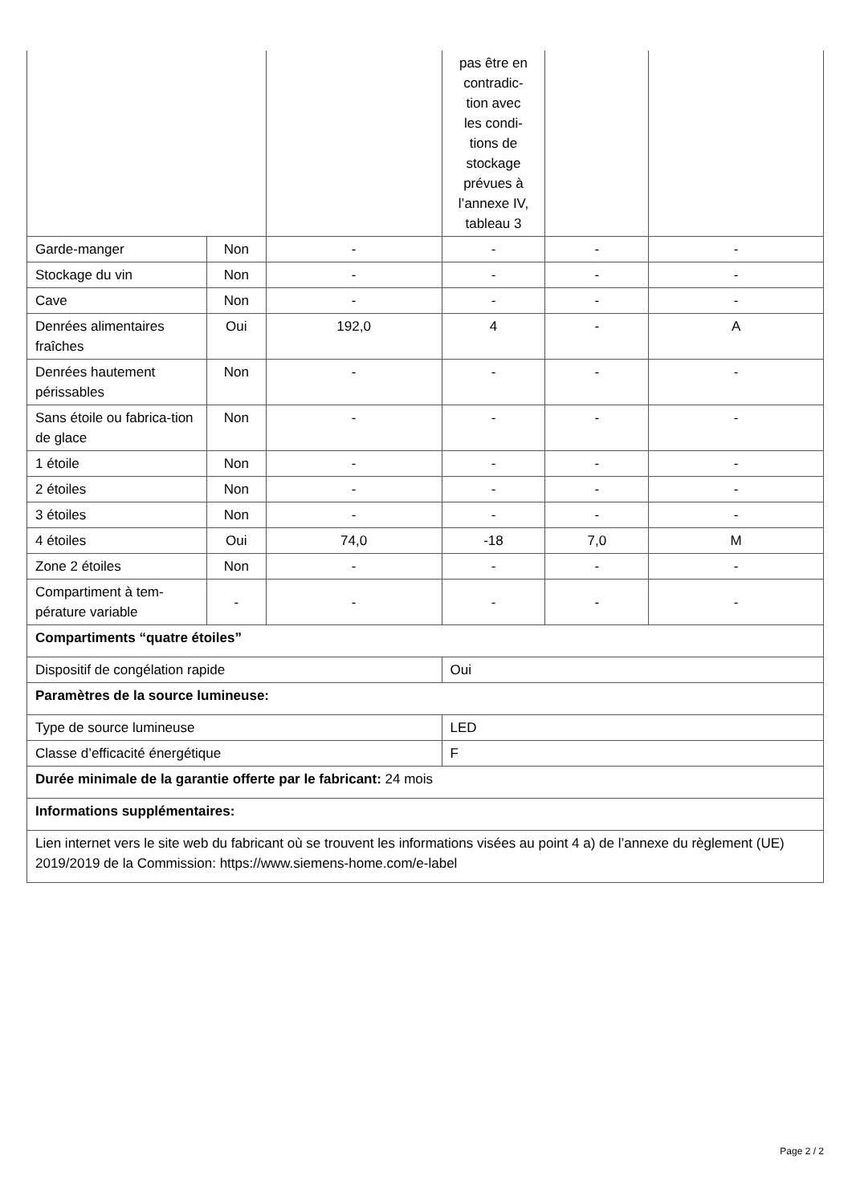| | | | pas être en contradic- tion avec les condi- tions de stockage prévues à l’annexe IV, tableau 3 | | |
| Garde-manger | Non | - | - | - | - |
| Stockage du vin | Non | - | - | - | - |
| Cave | Non | - | - | - | - |
| Denrées alimentaires fraîches | Oui | 192,0 | 4 | - | A |
| Denrées hautement périssables | Non | - | - | - | - |
| Sans étoile ou fabrica-tion de glace | Non | - | - | - | - |
| 1 étoile | Non | - | - | - | - |
| 2 étoiles | Non | - | - | - | - |
| 3 étoiles | Non | - | - | - | - |
| 4 étoiles | Oui | 74,0 | -18 | 7,0 | M |
| Zone 2 étoiles | Non | - | - | - | - |
| Compartiment à tem-pérature variable | - | - | - | - | - |
| Compartiments “quatre étoiles” | | | | | |
| Dispositif de congélation rapide | | | Oui | | |
| Paramètres de la source lumineuse: | | | | | |
| Type de source lumineuse | | | LED | | |
| Classe d’efficacité énergétique | | | F | | |
| Durée minimale de la garantie offerte par le fabricant: 24 mois | | | | | |
| Informations supplémentaires: | | | | | |
| Lien internet vers le site web du fabricant où se trouvent les informations visées au point 4 a) de l’annexe du règlement (UE) 2019/2019 de la Commission: https://www.siemens-home.com/e-label | | | | | |
Page 2 / 2